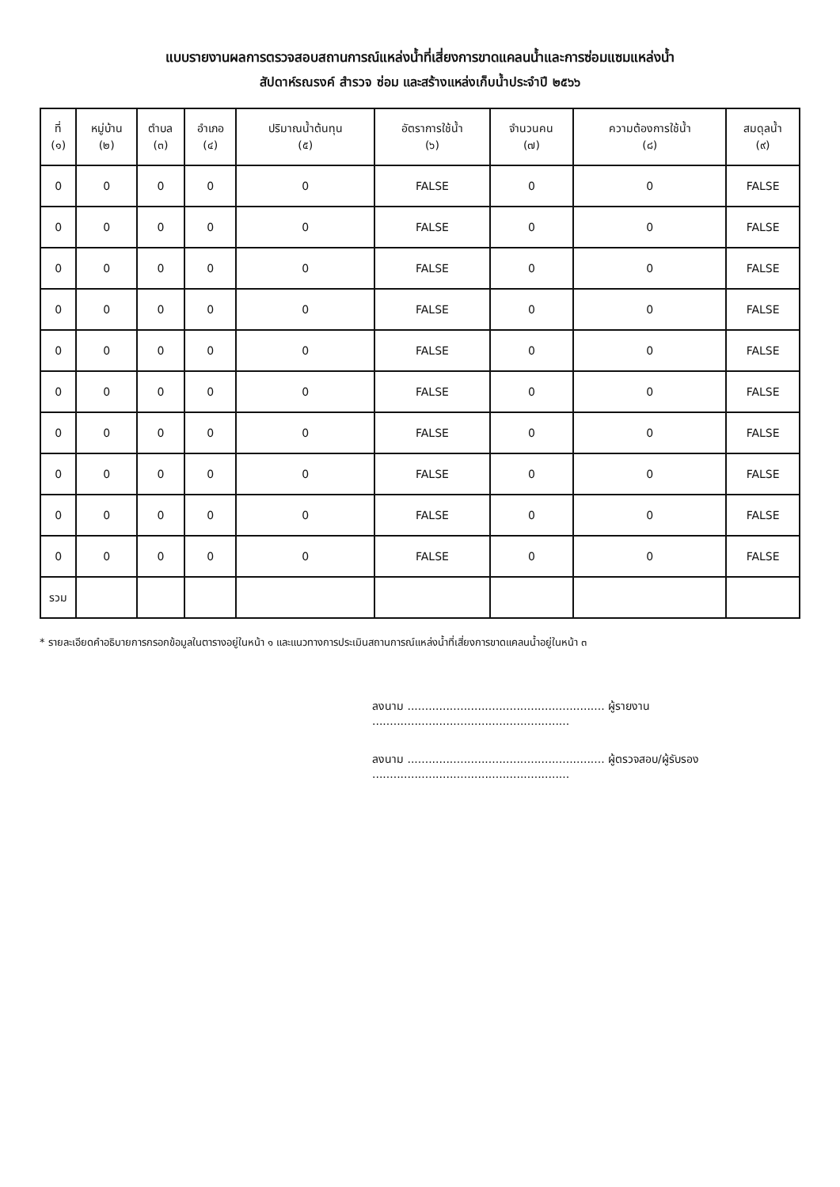แบบรายงานผลการตรวจสอบสถานการณ์แหล่งน้ำที่เสี่ยงการขาดแคลนน้ำและการซ่อมแซมแหล่งน้ำ
สัปดาห์รณรงค์ สำรวจ ซ่อม และสร้างแหล่งเก็บน้ำประจำปี ๒๕๖๖
| ที่ (๑) | หมู่บ้าน (๒) | ตำบล (๓) | อำเภอ (๔) | ปริมาณน้ำต้นทุน (๕) | อัตราการใช้น้ำ (๖) | จำนวนคน (๗) | ความต้องการใช้น้ำ (๘) | สมดุลน้ำ (๙) |
| --- | --- | --- | --- | --- | --- | --- | --- | --- |
| 0 | 0 | 0 | 0 | 0 | FALSE | 0 | 0 | FALSE |
| 0 | 0 | 0 | 0 | 0 | FALSE | 0 | 0 | FALSE |
| 0 | 0 | 0 | 0 | 0 | FALSE | 0 | 0 | FALSE |
| 0 | 0 | 0 | 0 | 0 | FALSE | 0 | 0 | FALSE |
| 0 | 0 | 0 | 0 | 0 | FALSE | 0 | 0 | FALSE |
| 0 | 0 | 0 | 0 | 0 | FALSE | 0 | 0 | FALSE |
| 0 | 0 | 0 | 0 | 0 | FALSE | 0 | 0 | FALSE |
| 0 | 0 | 0 | 0 | 0 | FALSE | 0 | 0 | FALSE |
| 0 | 0 | 0 | 0 | 0 | FALSE | 0 | 0 | FALSE |
| 0 | 0 | 0 | 0 | 0 | FALSE | 0 | 0 | FALSE |
| รวม | | | | | | | | |
* รายละเอียดคำอธิบายการกรอกข้อมูลในตารางอยู่ในหน้า ๑ และแนวทางการประเมินสถานการณ์แหล่งน้ำที่เสี่ยงการขาดแคลนน้ำอยู่ในหน้า ๓
ลงนาม ........................................................ ผู้รายงาน
........................................................
ลงนาม ........................................................ ผู้ตรวจสอบ/ผู้รับรอง
........................................................